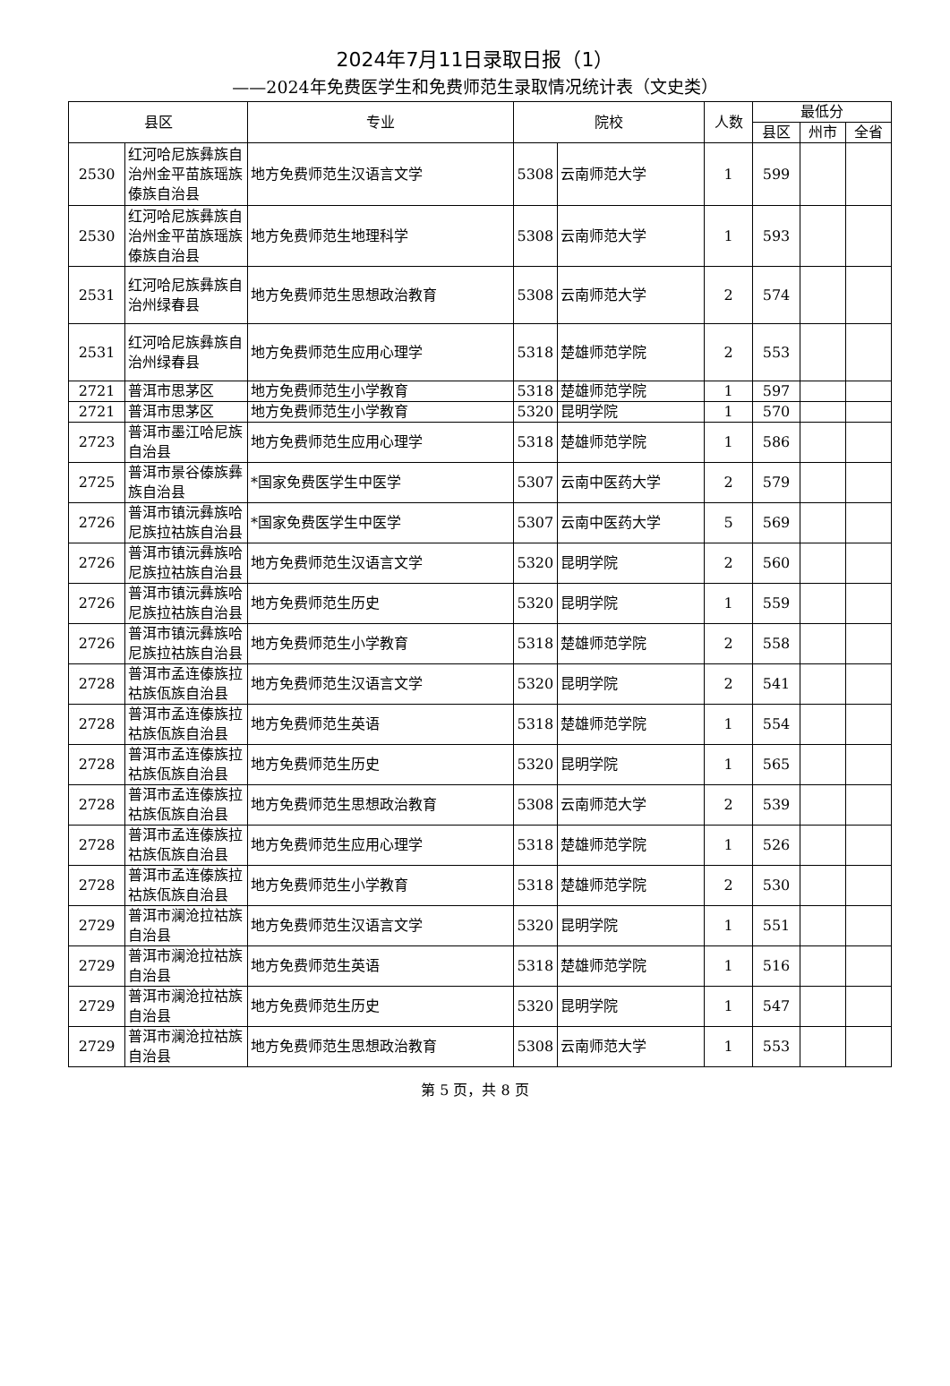2024年7月11日录取日报（1）
——2024年免费医学生和免费师范生录取情况统计表（文史类）
| 县区 | | 专业 | 院校 | | 人数 | 最低分 | | |
| --- | --- | --- | --- | --- | --- | --- | --- | --- |
| | | | | | | 县区 | 州市 | 全省 |
| 2530 | 红河哈尼族彝族自治州金平苗族瑶族傣族自治县 | 地方免费师范生汉语言文学 | 5308 | 云南师范大学 | 1 | 599 | | |
| 2530 | 红河哈尼族彝族自治州金平苗族瑶族傣族自治县 | 地方免费师范生地理科学 | 5308 | 云南师范大学 | 1 | 593 | | |
| 2531 | 红河哈尼族彝族自治州绿春县 | 地方免费师范生思想政治教育 | 5308 | 云南师范大学 | 2 | 574 | | |
| 2531 | 红河哈尼族彝族自治州绿春县 | 地方免费师范生应用心理学 | 5318 | 楚雄师范学院 | 2 | 553 | | |
| 2721 | 普洱市思茅区 | 地方免费师范生小学教育 | 5318 | 楚雄师范学院 | 1 | 597 | | |
| 2721 | 普洱市思茅区 | 地方免费师范生小学教育 | 5320 | 昆明学院 | 1 | 570 | | |
| 2723 | 普洱市墨江哈尼族自治县 | 地方免费师范生应用心理学 | 5318 | 楚雄师范学院 | 1 | 586 | | |
| 2725 | 普洱市景谷傣族彝族自治县 | *国家免费医学生中医学 | 5307 | 云南中医药大学 | 2 | 579 | | |
| 2726 | 普洱市镇沅彝族哈尼族拉祜族自治县 | *国家免费医学生中医学 | 5307 | 云南中医药大学 | 5 | 569 | | |
| 2726 | 普洱市镇沅彝族哈尼族拉祜族自治县 | 地方免费师范生汉语言文学 | 5320 | 昆明学院 | 2 | 560 | | |
| 2726 | 普洱市镇沅彝族哈尼族拉祜族自治县 | 地方免费师范生历史 | 5320 | 昆明学院 | 1 | 559 | | |
| 2726 | 普洱市镇沅彝族哈尼族拉祜族自治县 | 地方免费师范生小学教育 | 5318 | 楚雄师范学院 | 2 | 558 | | |
| 2728 | 普洱市孟连傣族拉祜族佤族自治县 | 地方免费师范生汉语言文学 | 5320 | 昆明学院 | 2 | 541 | | |
| 2728 | 普洱市孟连傣族拉祜族佤族自治县 | 地方免费师范生英语 | 5318 | 楚雄师范学院 | 1 | 554 | | |
| 2728 | 普洱市孟连傣族拉祜族佤族自治县 | 地方免费师范生历史 | 5320 | 昆明学院 | 1 | 565 | | |
| 2728 | 普洱市孟连傣族拉祜族佤族自治县 | 地方免费师范生思想政治教育 | 5308 | 云南师范大学 | 2 | 539 | | |
| 2728 | 普洱市孟连傣族拉祜族佤族自治县 | 地方免费师范生应用心理学 | 5318 | 楚雄师范学院 | 1 | 526 | | |
| 2728 | 普洱市孟连傣族拉祜族佤族自治县 | 地方免费师范生小学教育 | 5318 | 楚雄师范学院 | 2 | 530 | | |
| 2729 | 普洱市澜沧拉祜族自治县 | 地方免费师范生汉语言文学 | 5320 | 昆明学院 | 1 | 551 | | |
| 2729 | 普洱市澜沧拉祜族自治县 | 地方免费师范生英语 | 5318 | 楚雄师范学院 | 1 | 516 | | |
| 2729 | 普洱市澜沧拉祜族自治县 | 地方免费师范生历史 | 5320 | 昆明学院 | 1 | 547 | | |
| 2729 | 普洱市澜沧拉祜族自治县 | 地方免费师范生思想政治教育 | 5308 | 云南师范大学 | 1 | 553 | | |
第 5 页，共 8 页